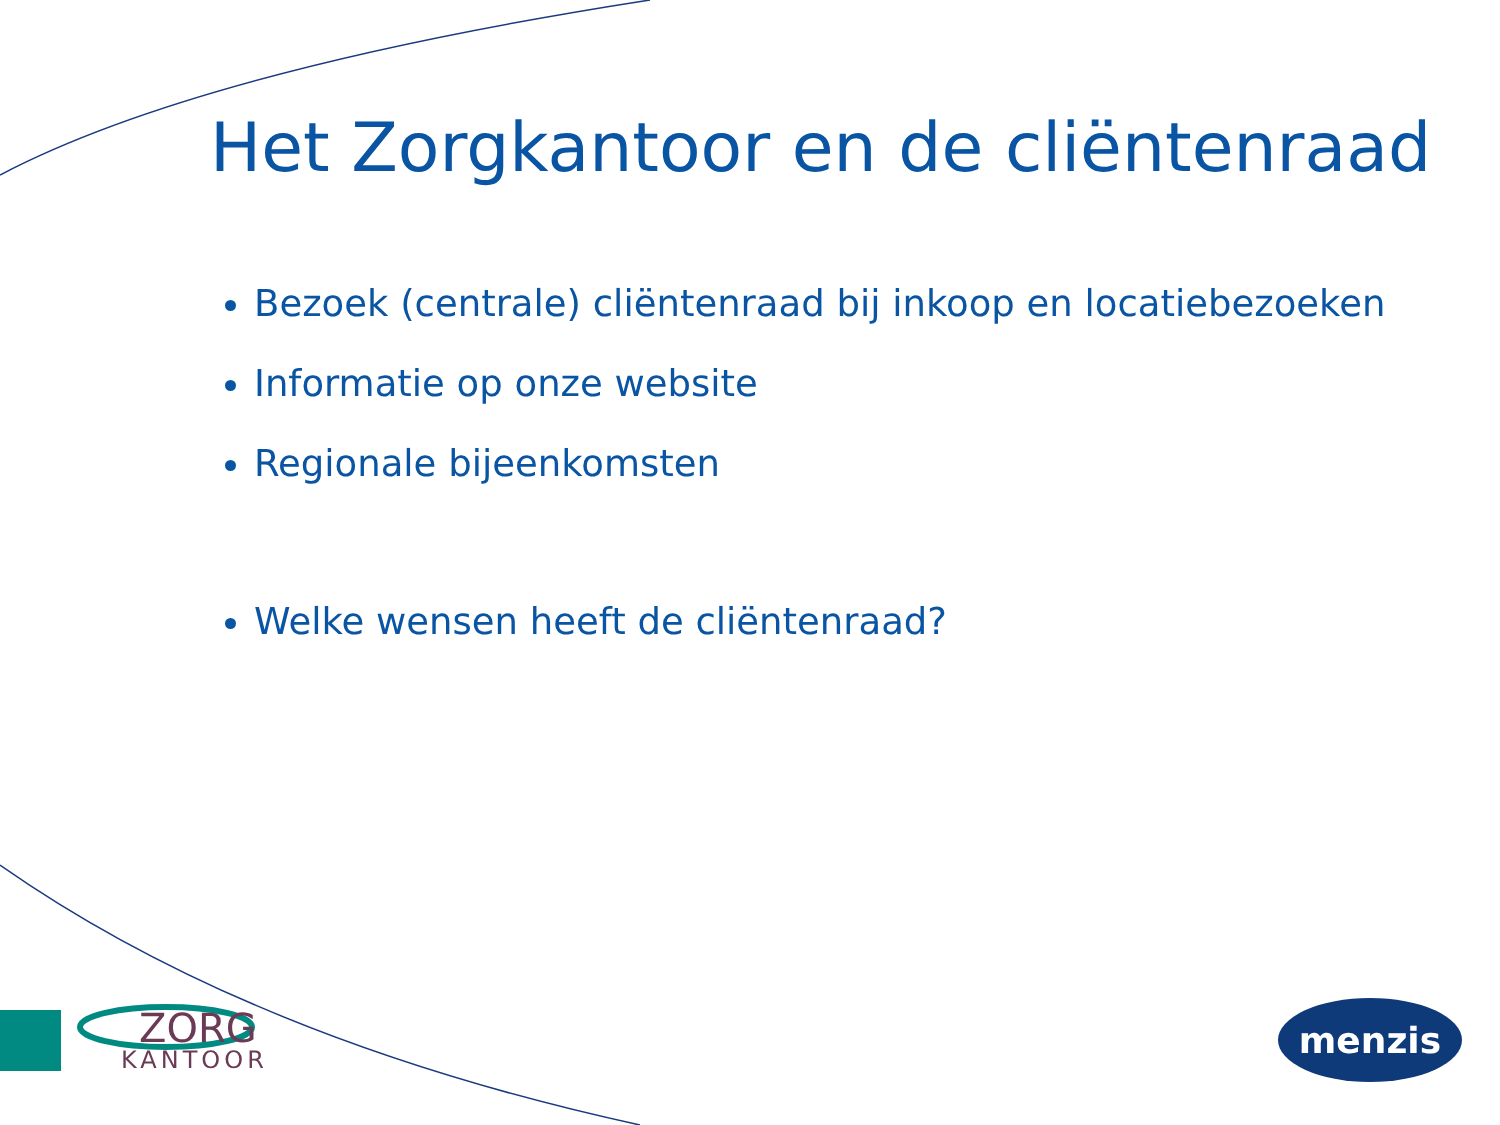Het Zorgkantoor en de cliëntenraad
Bezoek (centrale) cliëntenraad bij inkoop en locatiebezoeken
Informatie op onze website
Regionale bijeenkomsten
Welke wensen heeft de cliëntenraad?
ZORG
KANTOOR
menzis